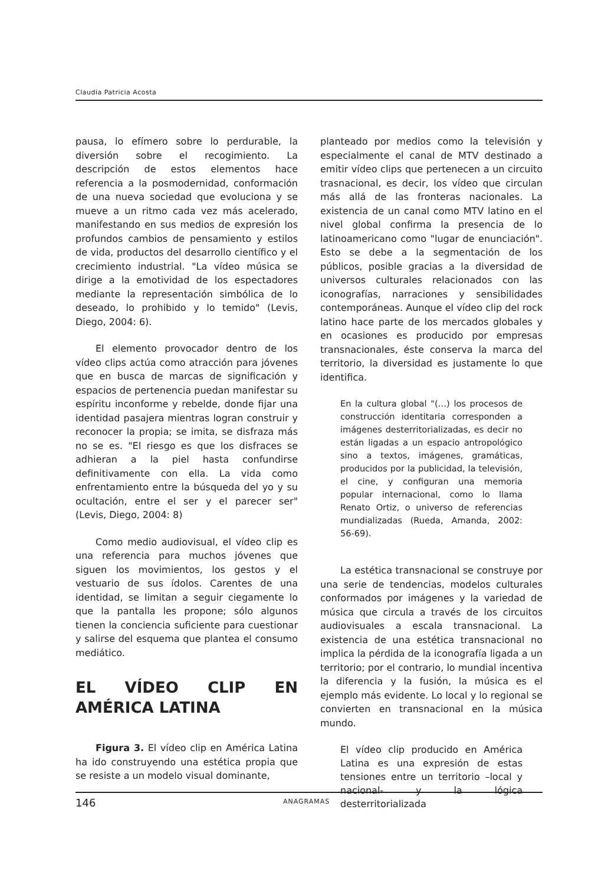Claudia Patricia Acosta
pausa, lo efímero sobre lo perdurable, la diversión sobre el recogimiento. La descripción de estos elementos hace referencia a la posmodernidad, conformación de una nueva sociedad que evoluciona y se mueve a un ritmo cada vez más acelerado, manifestando en sus medios de expresión los profundos cambios de pensamiento y estilos de vida, productos del desarrollo científico y el crecimiento industrial. "La vídeo música se dirige a la emotividad de los espectadores mediante la representación simbólica de lo deseado, lo prohibido y lo temido" (Levis, Diego, 2004: 6).
El elemento provocador dentro de los vídeo clips actúa como atracción para jóvenes que en busca de marcas de significación y espacios de pertenencia puedan manifestar su espíritu inconforme y rebelde, donde fijar una identidad pasajera mientras logran construir y reconocer la propia; se imita, se disfraza más no se es. "El riesgo es que los disfraces se adhieran a la piel hasta confundirse definitivamente con ella. La vida como enfrentamiento entre la búsqueda del yo y su ocultación, entre el ser y el parecer ser" (Levis, Diego, 2004: 8)
Como medio audiovisual, el vídeo clip es una referencia para muchos jóvenes que siguen los movimientos, los gestos y el vestuario de sus ídolos. Carentes de una identidad, se limitan a seguir ciegamente lo que la pantalla les propone; sólo algunos tienen la conciencia suficiente para cuestionar y salirse del esquema que plantea el consumo mediático.
EL VÍDEO CLIP EN AMÉRICA LATINA
Figura 3. El vídeo clip en América Latina ha ido construyendo una estética propia que se resiste a un modelo visual dominante,
planteado por medios como la televisión y especialmente el canal de MTV destinado a emitir vídeo clips que pertenecen a un circuito trasnacional, es decir, los vídeo que circulan más allá de las fronteras nacionales. La existencia de un canal como MTV latino en el nivel global confirma la presencia de lo latinoamericano como "lugar de enunciación". Esto se debe a la segmentación de los públicos, posible gracias a la diversidad de universos culturales relacionados con las iconografías, narraciones y sensibilidades contemporáneas. Aunque el vídeo clip del rock latino hace parte de los mercados globales y en ocasiones es producido por empresas transnacionales, éste conserva la marca del territorio, la diversidad es justamente lo que identifica.
En la cultura global "(…) los procesos de construcción identitaria corresponden a imágenes desterritorializadas, es decir no están ligadas a un espacio antropológico sino a textos, imágenes, gramáticas, producidos por la publicidad, la televisión, el cine, y configuran una memoria popular internacional, como lo llama Renato Ortiz, o universo de referencias mundializadas (Rueda, Amanda, 2002: 56-69).
La estética transnacional se construye por una serie de tendencias, modelos culturales conformados por imágenes y la variedad de música que circula a través de los circuitos audiovisuales a escala transnacional. La existencia de una estética transnacional no implica la pérdida de la iconografía ligada a un territorio; por el contrario, lo mundial incentiva la diferencia y la fusión, la música es el ejemplo más evidente. Lo local y lo regional se convierten en transnacional en la música mundo.
El vídeo clip producido en América Latina es una expresión de estas tensiones entre un territorio –local y nacional- y la lógica desterritorializada
146 ANAGRAMAS